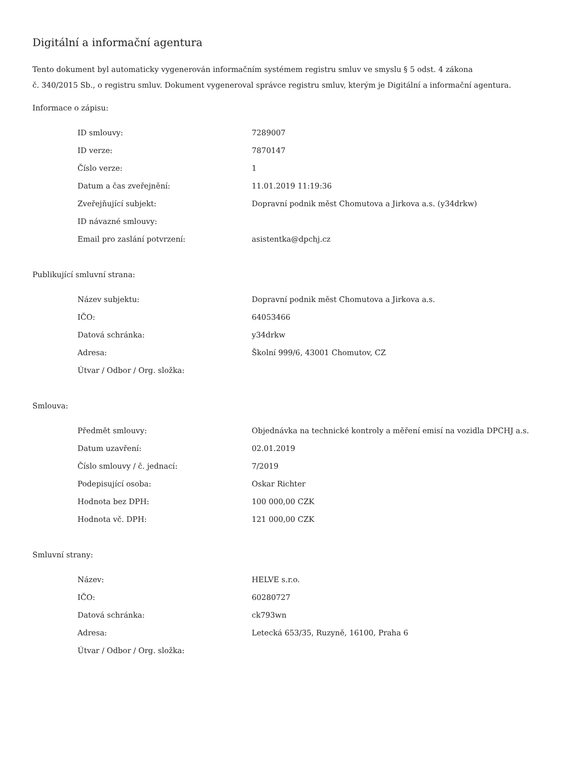Digitální a informační agentura
Tento dokument byl automaticky vygenerován informačním systémem registru smluv ve smyslu § 5 odst. 4 zákona
č. 340/2015 Sb., o registru smluv. Dokument vygeneroval správce registru smluv, kterým je Digitální a informační agentura.
Informace o zápisu:
| ID smlouvy: | 7289007 |
| ID verze: | 7870147 |
| Číslo verze: | 1 |
| Datum a čas zveřejnění: | 11.01.2019 11:19:36 |
| Zveřejňující subjekt: | Dopravní podnik měst Chomutova a Jirkova a.s. (y34drkw) |
| ID návazné smlouvy: | |
| Email pro zaslání potvrzení: | asistentka@dpchj.cz |
Publikující smluvní strana:
| Název subjektu: | Dopravní podnik měst Chomutova a Jirkova a.s. |
| IČO: | 64053466 |
| Datová schránka: | y34drkw |
| Adresa: | Školní 999/6, 43001 Chomutov, CZ |
| Útvar / Odbor / Org. složka: | |
Smlouva:
| Předmět smlouvy: | Objednávka na technické kontroly a měření emisí na vozidla DPCHJ a.s. |
| Datum uzavření: | 02.01.2019 |
| Číslo smlouvy / č. jednací: | 7/2019 |
| Podepisující osoba: | Oskar Richter |
| Hodnota bez DPH: | 100 000,00 CZK |
| Hodnota vč. DPH: | 121 000,00 CZK |
Smluvní strany:
| Název: | HELVE s.r.o. |
| IČO: | 60280727 |
| Datová schránka: | ck793wn |
| Adresa: | Letecká 653/35, Ruzyně, 16100, Praha 6 |
| Útvar / Odbor / Org. složka: | |